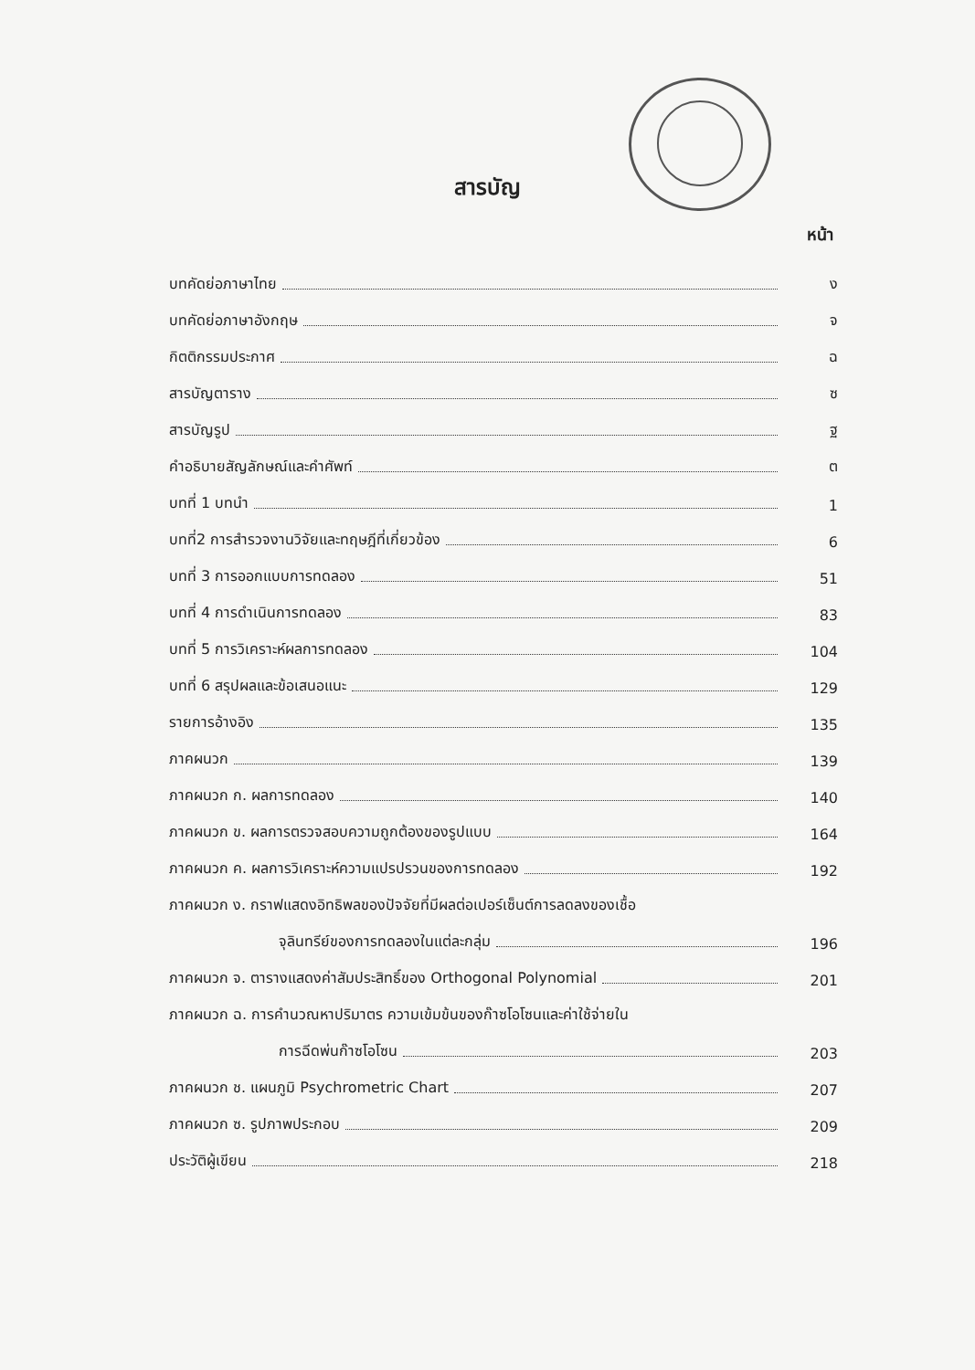สารบัญ
หน้า
บทคัดย่อภาษาไทย ง
บทคัดย่อภาษาอังกฤษ จ
กิตติกรรมประกาศ ฉ
สารบัญตาราง ซ
สารบัญรูป ฐ
คำอธิบายสัญลักษณ์และคำศัพท์ ต
บทที่ 1 บทนำ 1
บทที่2 การสำรวจงานวิจัยและทฤษฎีที่เกี่ยวข้อง 6
บทที่ 3 การออกแบบการทดลอง 51
บทที่ 4 การดำเนินการทดลอง 83
บทที่ 5 การวิเคราะห์ผลการทดลอง 104
บทที่ 6 สรุปผลและข้อเสนอแนะ 129
รายการอ้างอิง 135
ภาคผนวก 139
ภาคผนวก ก. ผลการทดลอง 140
ภาคผนวก ข. ผลการตรวจสอบความถูกต้องของรูปแบบ 164
ภาคผนวก ค. ผลการวิเคราะห์ความแปรปรวนของการทดลอง 192
ภาคผนวก ง. กราฟแสดงอิทธิพลของปัจจัยที่มีผลต่อเปอร์เซ็นต์การลดลงของเชื้อ
จุลินทรีย์ของการทดลองในแต่ละกลุ่ม 196
ภาคผนวก จ. ตารางแสดงค่าสัมประสิทธิ์ของ Orthogonal Polynomial 201
ภาคผนวก ฉ. การคำนวณหาปริมาตร ความเข้มข้นของก๊าซโอโซนและค่าใช้จ่ายใน
การฉีดพ่นก๊าซโอโซน 203
ภาคผนวก ช. แผนภูมิ Psychrometric Chart 207
ภาคผนวก ซ. รูปภาพประกอบ 209
ประวัติผู้เขียน 218